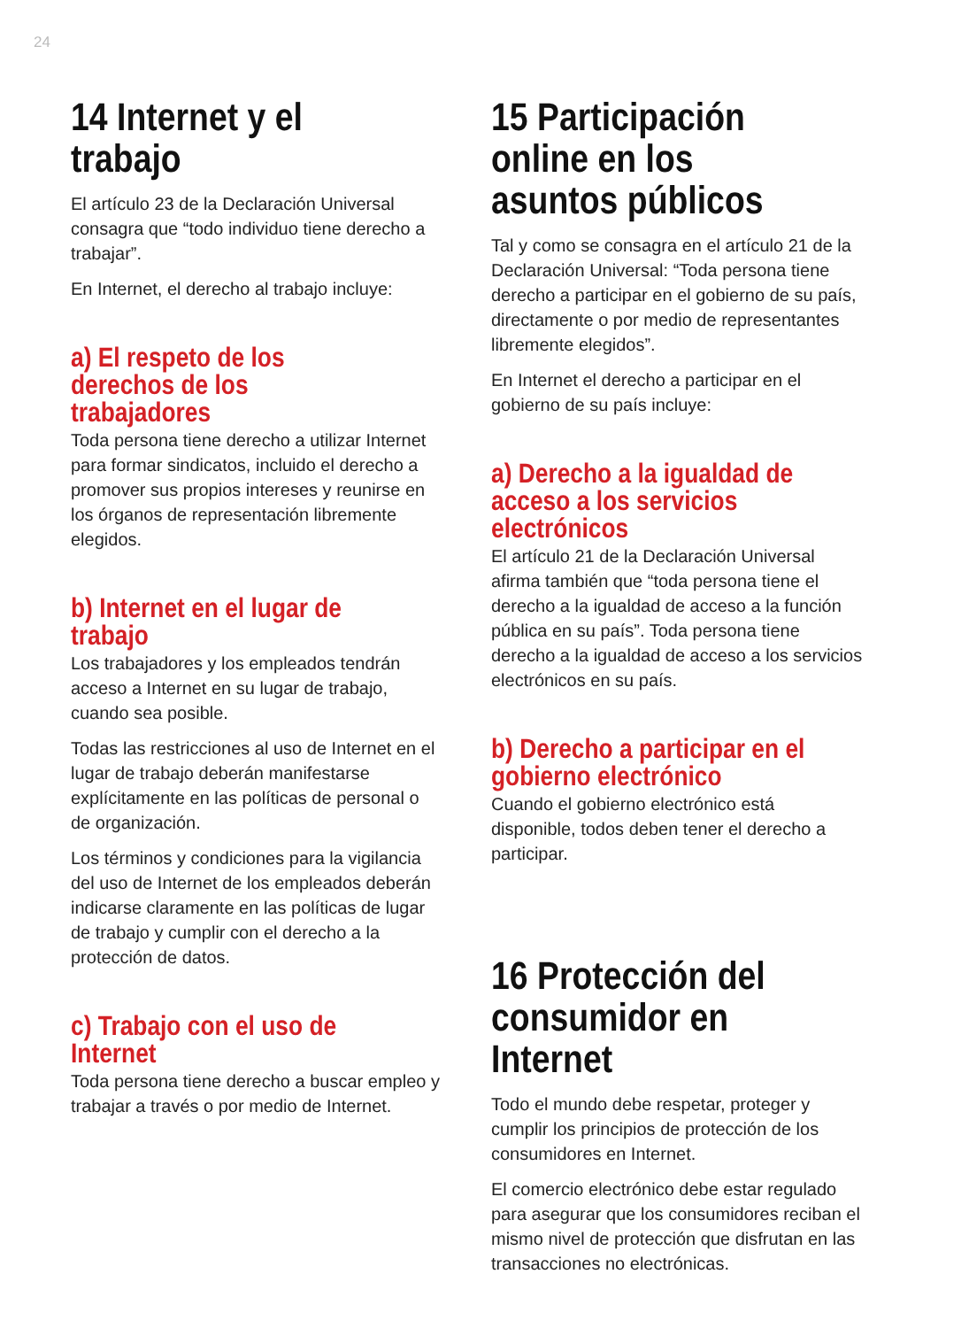24
14 Internet y el trabajo
El artículo 23 de la Declaración Universal consagra que “todo individuo tiene derecho a trabajar”.
En Internet, el derecho al trabajo incluye:
a) El respeto de los derechos de los trabajadores
Toda persona tiene derecho a utilizar Internet para formar sindicatos, incluido el derecho a promover sus propios intereses y reunirse en los órganos de representación libremente elegidos.
b) Internet en el lugar de trabajo
Los trabajadores y los empleados tendrán acceso a Internet en su lugar de trabajo, cuando sea posible.
Todas las restricciones al uso de Internet en el lugar de trabajo deberán manifestarse explícitamente en las políticas de personal o de organización.
Los términos y condiciones para la vigilancia del uso de Internet de los empleados deberán indicarse claramente en las políticas de lugar de trabajo y cumplir con el derecho a la protección de datos.
c) Trabajo con el uso de Internet
Toda persona tiene derecho a buscar empleo y trabajar a través o por medio de Internet.
15 Participación online en los asuntos públicos
Tal y como se consagra en el artículo 21 de la Declaración Universal: “Toda persona tiene derecho a participar en el gobierno de su país, directamente o por medio de representantes libremente elegidos”.
En Internet el derecho a participar en el gobierno de su país incluye:
a) Derecho a la igualdad de acceso a los servicios electrónicos
El artículo 21 de la Declaración Universal afirma también que “toda persona tiene el derecho a la igualdad de acceso a la función pública en su país”. Toda persona tiene derecho a la igualdad de acceso a los servicios electrónicos en su país.
b) Derecho a participar en el gobierno electrónico
Cuando el gobierno electrónico está disponible, todos deben tener el derecho a participar.
16 Protección del consumidor en Internet
Todo el mundo debe respetar, proteger y cumplir los principios de protección de los consumidores en Internet.
El comercio electrónico debe estar regulado para asegurar que los consumidores reciban el mismo nivel de protección que disfrutan en las transacciones no electrónicas.